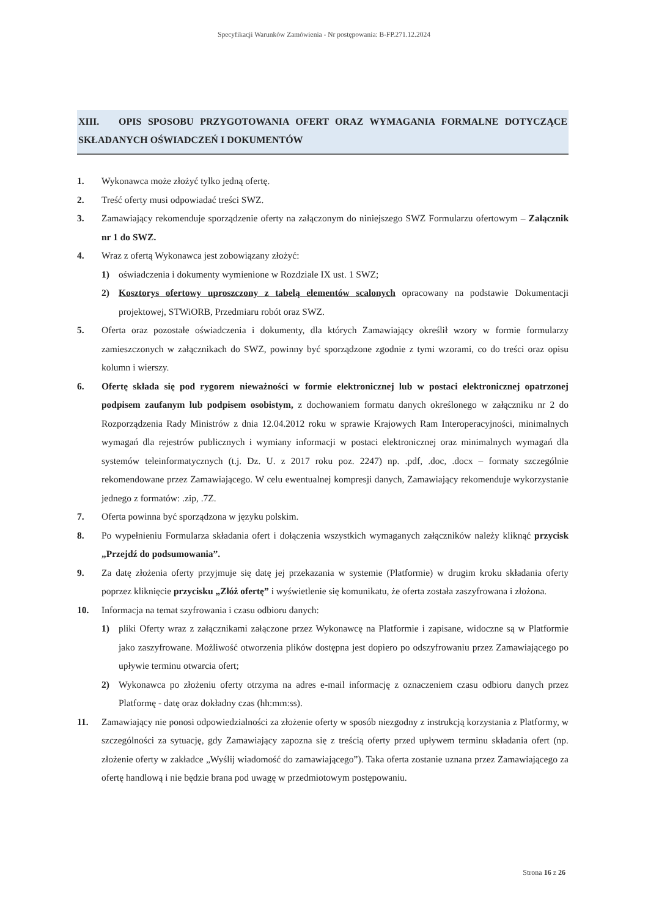Specyfikacji Warunków Zamówienia - Nr postępowania: B-FP.271.12.2024
XIII. OPIS SPOSOBU PRZYGOTOWANIA OFERT ORAZ WYMAGANIA FORMALNE DOTYCZĄCE SKŁADANYCH OŚWIADCZEŃ I DOKUMENTÓW
1. Wykonawca może złożyć tylko jedną ofertę.
2. Treść oferty musi odpowiadać treści SWZ.
3. Zamawiający rekomenduje sporządzenie oferty na załączonym do niniejszego SWZ Formularzu ofertowym – Załącznik nr 1 do SWZ.
4. Wraz z ofertą Wykonawca jest zobowiązany złożyć:
1) oświadczenia i dokumenty wymienione w Rozdziale IX ust. 1 SWZ;
2) Kosztorys ofertowy uproszczony z tabelą elementów scalonych opracowany na podstawie Dokumentacji projektowej, STWiORB, Przedmiaru robót oraz SWZ.
5. Oferta oraz pozostałe oświadczenia i dokumenty, dla których Zamawiający określił wzory w formie formularzy zamieszczonych w załącznikach do SWZ, powinny być sporządzone zgodnie z tymi wzorami, co do treści oraz opisu kolumn i wierszy.
6. Ofertę składa się pod rygorem nieważności w formie elektronicznej lub w postaci elektronicznej opatrzonej podpisem zaufanym lub podpisem osobistym, z dochowaniem formatu danych określonego w załączniku nr 2 do Rozporządzenia Rady Ministrów z dnia 12.04.2012 roku w sprawie Krajowych Ram Interoperacyjności, minimalnych wymagań dla rejestrów publicznych i wymiany informacji w postaci elektronicznej oraz minimalnych wymagań dla systemów teleinformatycznych (t.j. Dz. U. z 2017 roku poz. 2247) np. .pdf, .doc, .docx – formaty szczególnie rekomendowane przez Zamawiającego. W celu ewentualnej kompresji danych, Zamawiający rekomenduje wykorzystanie jednego z formatów: .zip, .7Z.
7. Oferta powinna być sporządzona w języku polskim.
8. Po wypełnieniu Formularza składania ofert i dołączenia wszystkich wymaganych załączników należy kliknąć przycisk „Przejdź do podsumowania”.
9. Za datę złożenia oferty przyjmuje się datę jej przekazania w systemie (Platformie) w drugim kroku składania oferty poprzez kliknięcie przycisku „Złóż ofertę” i wyświetlenie się komunikatu, że oferta została zaszyfrowana i złożona.
10. Informacja na temat szyfrowania i czasu odbioru danych:
1) pliki Oferty wraz z załącznikami załączone przez Wykonawcę na Platformie i zapisane, widoczne są w Platformie jako zaszyfrowane. Możliwość otworzenia plików dostępna jest dopiero po odszyfrowaniu przez Zamawiającego po upływie terminu otwarcia ofert;
2) Wykonawca po złożeniu oferty otrzyma na adres e-mail informację z oznaczeniem czasu odbioru danych przez Platformę - datę oraz dokładny czas (hh:mm:ss).
11. Zamawiający nie ponosi odpowiedzialności za złożenie oferty w sposób niezgodny z instrukcją korzystania z Platformy, w szczególności za sytuację, gdy Zamawiający zapozna się z treścią oferty przed upływem terminu składania ofert (np. złożenie oferty w zakładce „Wyślij wiadomość do zamawiającego”). Taka oferta zostanie uznana przez Zamawiającego za ofertę handlową i nie będzie brana pod uwagę w przedmiotowym postępowaniu.
Strona 16 z 26